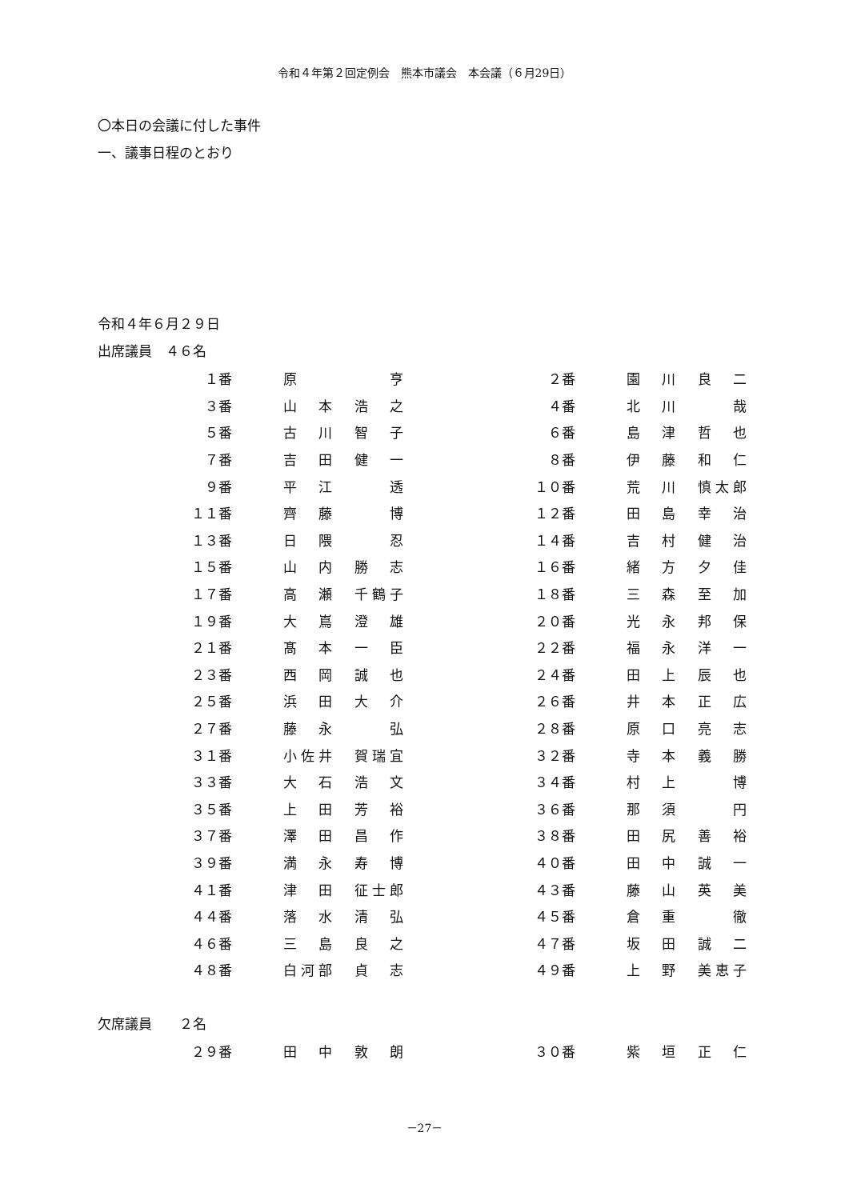令和４年第２回定例会　熊本市議会　本会議（６月29日）
〇本日の会議に付した事件
一、議事日程のとおり
令和４年６月２９日
出席議員　４６名
| １番 | 原 亨 | | ２番 | 園 川 良 二 |
| ３番 | 山 本 浩 之 | | ４番 | 北 川 哉 |
| ５番 | 古 川 智 子 | | ６番 | 島 津 哲 也 |
| ７番 | 吉 田 健 一 | | ８番 | 伊 藤 和 仁 |
| ９番 | 平 江 透 | | １０番 | 荒 川 慎太郎 |
| １１番 | 齊 藤 博 | | １２番 | 田 島 幸 治 |
| １３番 | 日 隈 忍 | | １４番 | 吉 村 健 治 |
| １５番 | 山 内 勝 志 | | １６番 | 緒 方 夕 佳 |
| １７番 | 高 瀬 千鶴子 | | １８番 | 三 森 至 加 |
| １９番 | 大 嶌 澄 雄 | | ２０番 | 光 永 邦 保 |
| ２１番 | 髙 本 一 臣 | | ２２番 | 福 永 洋 一 |
| ２３番 | 西 岡 誠 也 | | ２４番 | 田 上 辰 也 |
| ２５番 | 浜 田 大 介 | | ２６番 | 井 本 正 広 |
| ２７番 | 藤 永 弘 | | ２８番 | 原 口 亮 志 |
| ３１番 | 小佐井 賀瑞宜 | | ３２番 | 寺 本 義 勝 |
| ３３番 | 大 石 浩 文 | | ３４番 | 村 上 博 |
| ３５番 | 上 田 芳 裕 | | ３６番 | 那 須 円 |
| ３７番 | 澤 田 昌 作 | | ３８番 | 田 尻 善 裕 |
| ３９番 | 満 永 寿 博 | | ４０番 | 田 中 誠 一 |
| ４１番 | 津 田 征士郎 | | ４３番 | 藤 山 英 美 |
| ４４番 | 落 水 清 弘 | | ４５番 | 倉 重 徹 |
| ４６番 | 三 島 良 之 | | ４７番 | 坂 田 誠 二 |
| ４８番 | 白河部 貞 志 | | ４９番 | 上 野 美恵子 |
欠席議員　　２名
| ２９番 | 田 中 敦 朗 | | ３０番 | 紫 垣 正 仁 |
－27－